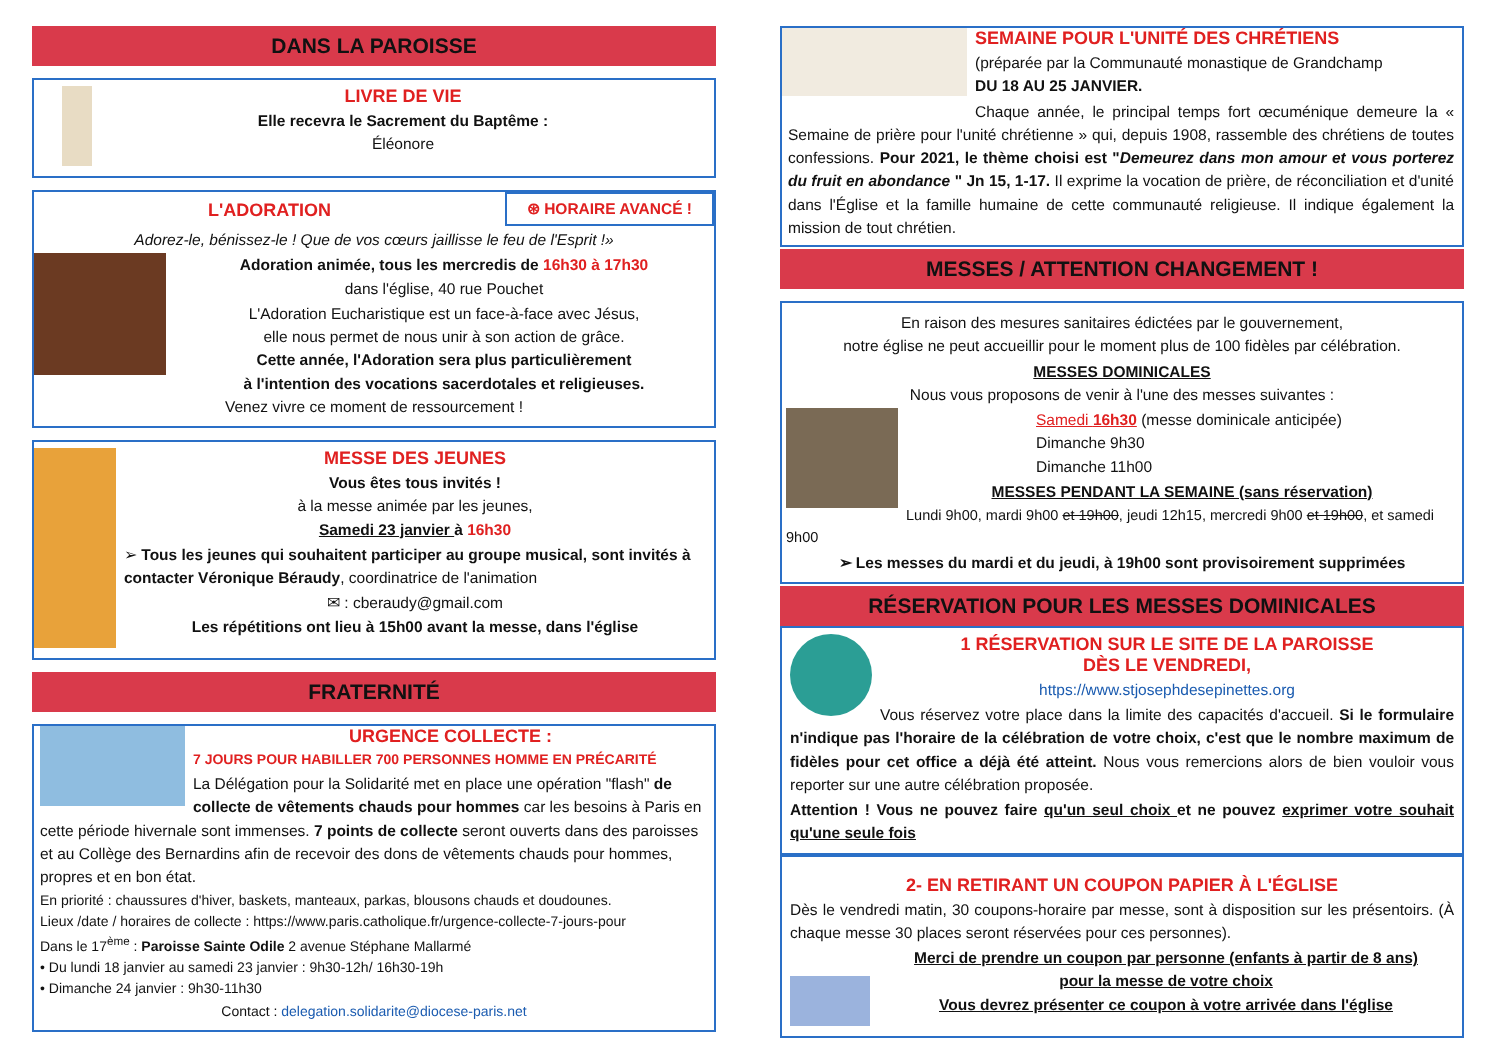DANS LA PAROISSE
LIVRE DE VIE
Elle recevra le Sacrement du Baptême :
Éléonore
L'ADORATION
⊛ HORAIRE AVANCÉ !
Adorez-le, bénissez-le ! Que de vos cœurs jaillisse le feu de l'Esprit !»
Adoration animée, tous les mercredis de 16h30 à 17h30
dans l'église, 40 rue Pouchet
L'Adoration Eucharistique est un face-à-face avec Jésus,
elle nous permet de nous unir à son action de grâce.
Cette année, l'Adoration sera plus particulièrement
à l'intention des vocations sacerdotales et religieuses.
Venez vivre ce moment de ressourcement !
MESSE DES JEUNES
Vous êtes tous invités !
à la messe animée par les jeunes,
Samedi 23 janvier à 16h30
➢ Tous les jeunes qui souhaitent participer au groupe musical, sont invités à contacter Véronique Béraudy, coordinatrice de l'animation
✉ : cberaudy@gmail.com
Les répétitions ont lieu à 15h00 avant la messe, dans l'église
FRATERNITÉ
URGENCE COLLECTE :
7 JOURS POUR HABILLER 700 PERSONNES HOMME EN PRÉCARITÉ
La Délégation pour la Solidarité met en place une opération "flash" de collecte de vêtements chauds pour hommes car les besoins à Paris en cette période hivernale sont immenses. 7 points de collecte seront ouverts dans des paroisses et au Collège des Bernardins afin de recevoir des dons de vêtements chauds pour hommes, propres et en bon état.
En priorité : chaussures d'hiver, baskets, manteaux, parkas, blousons chauds et doudounes.
Lieux /date / horaires de collecte : https://www.paris.catholique.fr/urgence-collecte-7-jours-pour
Dans le 17<sup>ème</sup> : Paroisse Sainte Odile 2 avenue Stéphane Mallarmé
• Du lundi 18 janvier au samedi 23 janvier : 9h30-12h/ 16h30-19h
• Dimanche 24 janvier : 9h30-11h30
Contact : delegation.solidarite@diocese-paris.net
SEMAINE POUR L'UNITÉ DES CHRÉTIENS
(préparée par la Communauté monastique de Grandchamp
DU 18 AU 25 JANVIER.
Chaque année, le principal temps fort œcuménique demeure la « Semaine de prière pour l'unité chrétienne » qui, depuis 1908, rassemble des chrétiens de toutes confessions. Pour 2021, le thème choisi est "Demeurez dans mon amour et vous porterez du fruit en abondance " Jn 15, 1-17. Il exprime la vocation de prière, de réconciliation et d'unité dans l'Église et la famille humaine de cette communauté religieuse. Il indique également la mission de tout chrétien.
MESSES / ATTENTION CHANGEMENT !
En raison des mesures sanitaires édictées par le gouvernement,
notre église ne peut accueillir pour le moment plus de 100 fidèles par célébration.
MESSES DOMINICALES
Nous vous proposons de venir à l'une des messes suivantes :
Samedi 16h30 (messe dominicale anticipée)
Dimanche 9h30
Dimanche 11h00
MESSES PENDANT LA SEMAINE (sans réservation)
Lundi 9h00, mardi 9h00 et 19h00, jeudi 12h15, mercredi 9h00 et 19h00, et samedi 9h00
➢ Les messes du mardi et du jeudi, à 19h00 sont provisoirement supprimées
RÉSERVATION POUR LES MESSES DOMINICALES
1 RÉSERVATION SUR LE SITE DE LA PAROISSE
DÈS LE VENDREDI,
https://www.stjosephdesepinettes.org
Vous réservez votre place dans la limite des capacités d'accueil. Si le formulaire n'indique pas l'horaire de la célébration de votre choix, c'est que le nombre maximum de fidèles pour cet office a déjà été atteint. Nous vous remercions alors de bien vouloir vous reporter sur une autre célébration proposée.
Attention ! Vous ne pouvez faire qu'un seul choix et ne pouvez exprimer votre souhait qu'une seule fois
2- EN RETIRANT UN COUPON PAPIER À L'ÉGLISE
Dès le vendredi matin, 30 coupons-horaire par messe, sont à disposition sur les présentoirs. (À chaque messe 30 places seront réservées pour ces personnes).
Merci de prendre un coupon par personne (enfants à partir de 8 ans)
pour la messe de votre choix
Vous devrez présenter ce coupon à votre arrivée dans l'église